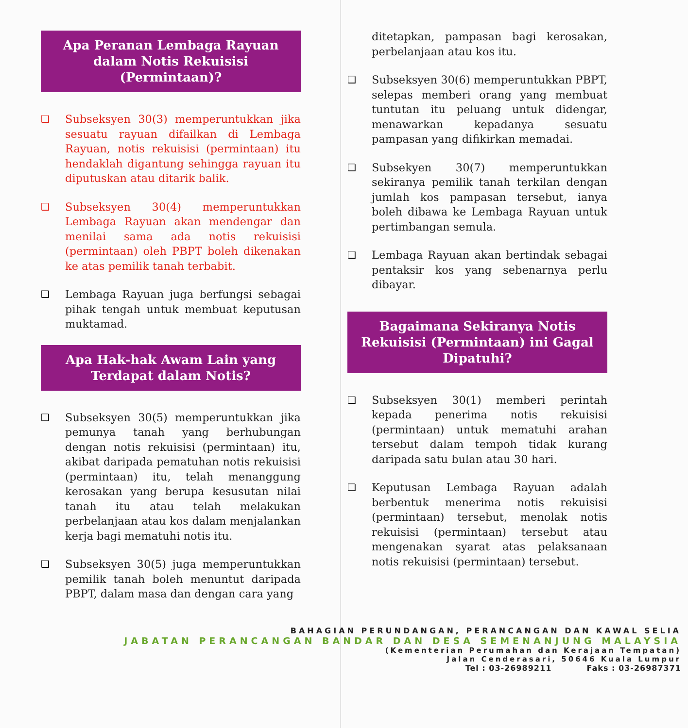Apa Peranan Lembaga Rayuan dalam Notis Rekuisisi (Permintaan)?
❑
Subseksyen 30(3) memperuntukkan jika sesuatu rayuan difailkan di Lembaga Rayuan, notis rekuisisi (permintaan) itu hendaklah digantung sehingga rayuan itu diputuskan atau ditarik balik.
❑
Subseksyen 30(4) memperuntukkan Lembaga Rayuan akan mendengar dan menilai sama ada notis rekuisisi (permintaan) oleh PBPT boleh dikenakan ke atas pemilik tanah terbabit.
❑
Lembaga Rayuan juga berfungsi sebagai pihak tengah untuk membuat keputusan muktamad.
Apa Hak-hak Awam Lain yang Terdapat dalam Notis?
❑
Subseksyen 30(5) memperuntukkan jika pemunya tanah yang berhubungan dengan notis rekuisisi (permintaan) itu, akibat daripada pematuhan notis rekuisisi (permintaan) itu, telah menanggung kerosakan yang berupa kesusutan nilai tanah itu atau telah melakukan perbelanjaan atau kos dalam menjalankan kerja bagi mematuhi notis itu.
❑
Subseksyen 30(5) juga memperuntukkan pemilik tanah boleh menuntut daripada PBPT, dalam masa dan dengan cara yang
ditetapkan, pampasan bagi kerosakan, perbelanjaan atau kos itu.
❑
Subseksyen 30(6) memperuntukkan PBPT, selepas memberi orang yang membuat tuntutan itu peluang untuk didengar, menawarkan kepadanya sesuatu pampasan yang difikirkan memadai.
❑
Subsekyen 30(7) memperuntukkan sekiranya pemilik tanah terkilan dengan jumlah kos pampasan tersebut, ianya boleh dibawa ke Lembaga Rayuan untuk pertimbangan semula.
❑
Lembaga Rayuan akan bertindak sebagai pentaksir kos yang sebenarnya perlu dibayar.
Bagaimana Sekiranya Notis Rekuisisi (Permintaan) ini Gagal Dipatuhi?
❑
Subseksyen 30(1) memberi perintah kepada penerima notis rekuisisi (permintaan) untuk mematuhi arahan tersebut dalam tempoh tidak kurang daripada satu bulan atau 30 hari.
❑
Keputusan Lembaga Rayuan adalah berbentuk menerima notis rekuisisi (permintaan) tersebut, menolak notis rekuisisi (permintaan) tersebut atau mengenakan syarat atas pelaksanaan notis rekuisisi (permintaan) tersebut.
BAHAGIAN PERUNDANGAN, PERANCANGAN DAN KAWAL SELIA
JABATAN PERANCANGAN BANDAR DAN DESA SEMENANJUNG MALAYSIA
(Kementerian Perumahan dan Kerajaan Tempatan)
Jalan Cenderasari, 50646 Kuala Lumpur
Tel : 03-26989211 Faks : 03-26987371